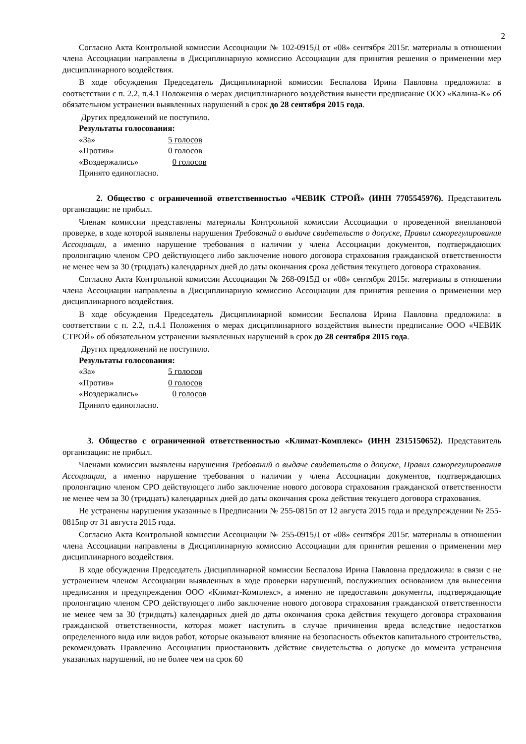2
Согласно Акта Контрольной комиссии Ассоциации № 102-0915Д от «08» сентября 2015г. материалы в отношении члена Ассоциации направлены в Дисциплинарную комиссию Ассоциации для принятия решения о применении мер дисциплинарного воздействия.
В ходе обсуждения Председатель Дисциплинарной комиссии Беспалова Ирина Павловна предложила: в соответствии с п. 2.2, п.4.1 Положения о мерах дисциплинарного воздействия вынести предписание ООО «Калина-К» об обязательном устранении выявленных нарушений в срок до 28 сентября 2015 года.
Других предложений не поступило.
Результаты голосования:
«За» 5 голосов
«Против» 0 голосов
«Воздержались» 0 голосов
Принято единогласно.
2. Общество с ограниченной ответственностью «ЧЕВИК СТРОЙ» (ИНН 7705545976). Представитель организации: не прибыл.
Членам комиссии представлены материалы Контрольной комиссии Ассоциации о проведенной внеплановой проверке, в ходе которой выявлены нарушения Требований о выдаче свидетельств о допуске, Правил саморегулирования Ассоциации, а именно нарушение требования о наличии у члена Ассоциации документов, подтверждающих пролонгацию членом СРО действующего либо заключение нового договора страхования гражданской ответственности не менее чем за 30 (тридцать) календарных дней до даты окончания срока действия текущего договора страхования.
Согласно Акта Контрольной комиссии Ассоциации № 268-0915Д от «08» сентября 2015г. материалы в отношении члена Ассоциации направлены в Дисциплинарную комиссию Ассоциации для принятия решения о применении мер дисциплинарного воздействия.
В ходе обсуждения Председатель Дисциплинарной комиссии Беспалова Ирина Павловна предложила: в соответствии с п. 2.2, п.4.1 Положения о мерах дисциплинарного воздействия вынести предписание ООО «ЧЕВИК СТРОЙ» об обязательном устранении выявленных нарушений в срок до 28 сентября 2015 года.
Других предложений не поступило.
Результаты голосования:
«За» 5 голосов
«Против» 0 голосов
«Воздержались» 0 голосов
Принято единогласно.
3. Общество с ограниченной ответственностью «Климат-Комплекс» (ИНН 2315150652). Представитель организации: не прибыл.
Членами комиссии выявлены нарушения Требований о выдаче свидетельств о допуске, Правил саморегулирования Ассоциации, а именно нарушение требования о наличии у члена Ассоциации документов, подтверждающих пролонгацию членом СРО действующего либо заключение нового договора страхования гражданской ответственности не менее чем за 30 (тридцать) календарных дней до даты окончания срока действия текущего договора страхования.
Не устранены нарушения указанные в Предписании № 255-0815п от 12 августа 2015 года и предупреждении № 255-0815пр от 31 августа 2015 года.
Согласно Акта Контрольной комиссии Ассоциации № 255-0915Д от «08» сентября 2015г. материалы в отношении члена Ассоциации направлены в Дисциплинарную комиссию Ассоциации для принятия решения о применении мер дисциплинарного воздействия.
В ходе обсуждения Председатель Дисциплинарной комиссии Беспалова Ирина Павловна предложила: в связи с не устранением членом Ассоциации выявленных в ходе проверки нарушений, послуживших основанием для вынесения предписания и предупреждения ООО «Климат-Комплекс», а именно не предоставили документы, подтверждающие пролонгацию членом СРО действующего либо заключение нового договора страхования гражданской ответственности не менее чем за 30 (тридцать) календарных дней до даты окончания срока действия текущего договора страхования гражданской ответственности, которая может наступить в случае причинения вреда вследствие недостатков определенного вида или видов работ, которые оказывают влияние на безопасность объектов капитального строительства, рекомендовать Правлению Ассоциации приостановить действие свидетельства о допуске до момента устранения указанных нарушений, но не более чем на срок 60